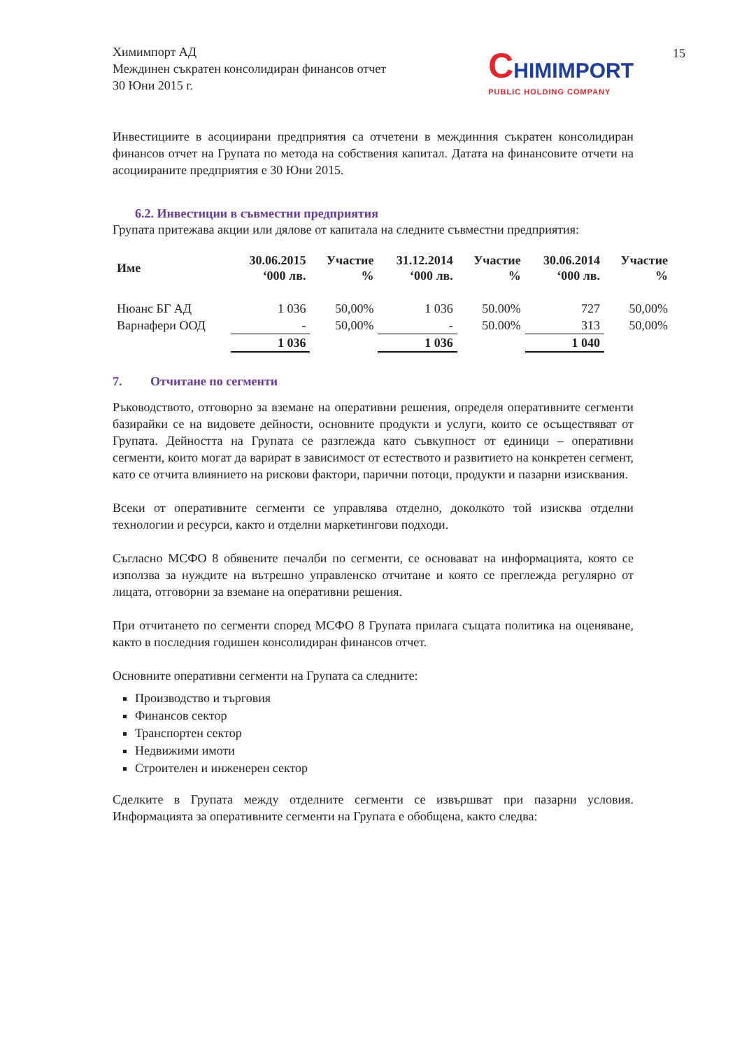15
Химимпорт АД
Междинен съкратен консолидиран финансов отчет
30 Юни 2015 г.
CHIMIMPORT
PUBLIC HOLDING COMPANY
Инвестициите в асоциирани предприятия са отчетени в междинния съкратен консолидиран финансов отчет на Групата по метода на собствения капитал. Датата на финансовите отчети на асоциираните предприятия е 30 Юни 2015.
6.2. Инвестиции в съвместни предприятия
Групата притежава акции или дялове от капитала на следните съвместни предприятия:
| Име | 30.06.2015 ‘000 лв. | Участие % | 31.12.2014 ‘000 лв. | Участие % | 30.06.2014 ‘000 лв. | Участие % |
| --- | --- | --- | --- | --- | --- | --- |
| Нюанс БГ АД | 1 036 | 50,00% | 1 036 | 50.00% | 727 | 50,00% |
| Варнафери ООД | - | 50,00% | - | 50.00% | 313 | 50,00% |
| | 1 036 | | 1 036 | | 1 040 | |
7. Отчитане по сегменти
Ръководството, отговорно за вземане на оперативни решения, определя оперативните сегменти базирайки се на видовете дейности, основните продукти и услуги, които се осъществяват от Групата. Дейността на Групата се разглежда като съвкупност от единици – оперативни сегменти, които могат да варират в зависимост от естеството и развитието на конкретен сегмент, като се отчита влиянието на рискови фактори, парични потоци, продукти и пазарни изисквания.
Всеки от оперативните сегменти се управлява отделно, доколкото той изисква отделни технологии и ресурси, както и отделни маркетингови подходи.
Съгласно МСФО 8 обявените печалби по сегменти, се основават на информацията, която се използва за нуждите на вътрешно управленско отчитане и която се преглежда регулярно от лицата, отговорни за вземане на оперативни решения.
При отчитането по сегменти според МСФО 8 Групата прилага същата политика на оценяване, както в последния годишен консолидиран финансов отчет.
Основните оперативни сегменти на Групата са следните:
Производство и търговия
Финансов сектор
Транспортен сектор
Недвижими имоти
Строителен и инженерен сектор
Сделките в Групата между отделните сегменти се извършват при пазарни условия. Информацията за оперативните сегменти на Групата е обобщена, както следва: